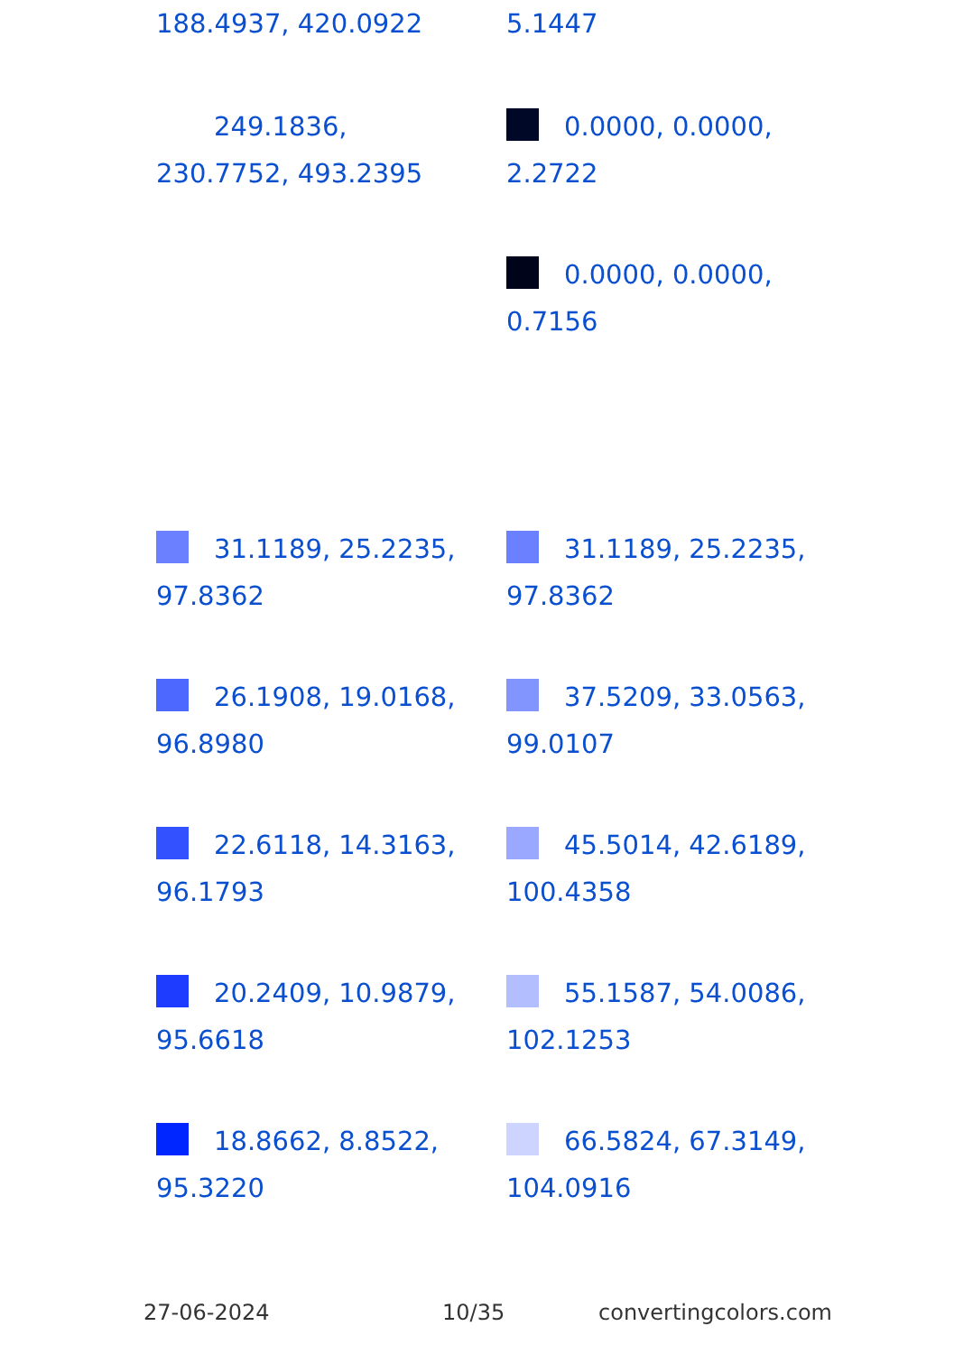188.4937, 420.0922 5.1447
249.1836, 230.7752, 493.2395
0.0000, 0.0000, 2.2722
0.0000, 0.0000, 0.7156
31.1189, 25.2235, 97.8362
31.1189, 25.2235, 97.8362
26.1908, 19.0168, 96.8980
37.5209, 33.0563, 99.0107
22.6118, 14.3163, 96.1793
45.5014, 42.6189, 100.4358
20.2409, 10.9879, 95.6618
55.1587, 54.0086, 102.1253
18.8662, 8.8522, 95.3220
66.5824, 67.3149, 104.0916
27-06-2024 10/35 convertingcolors.com